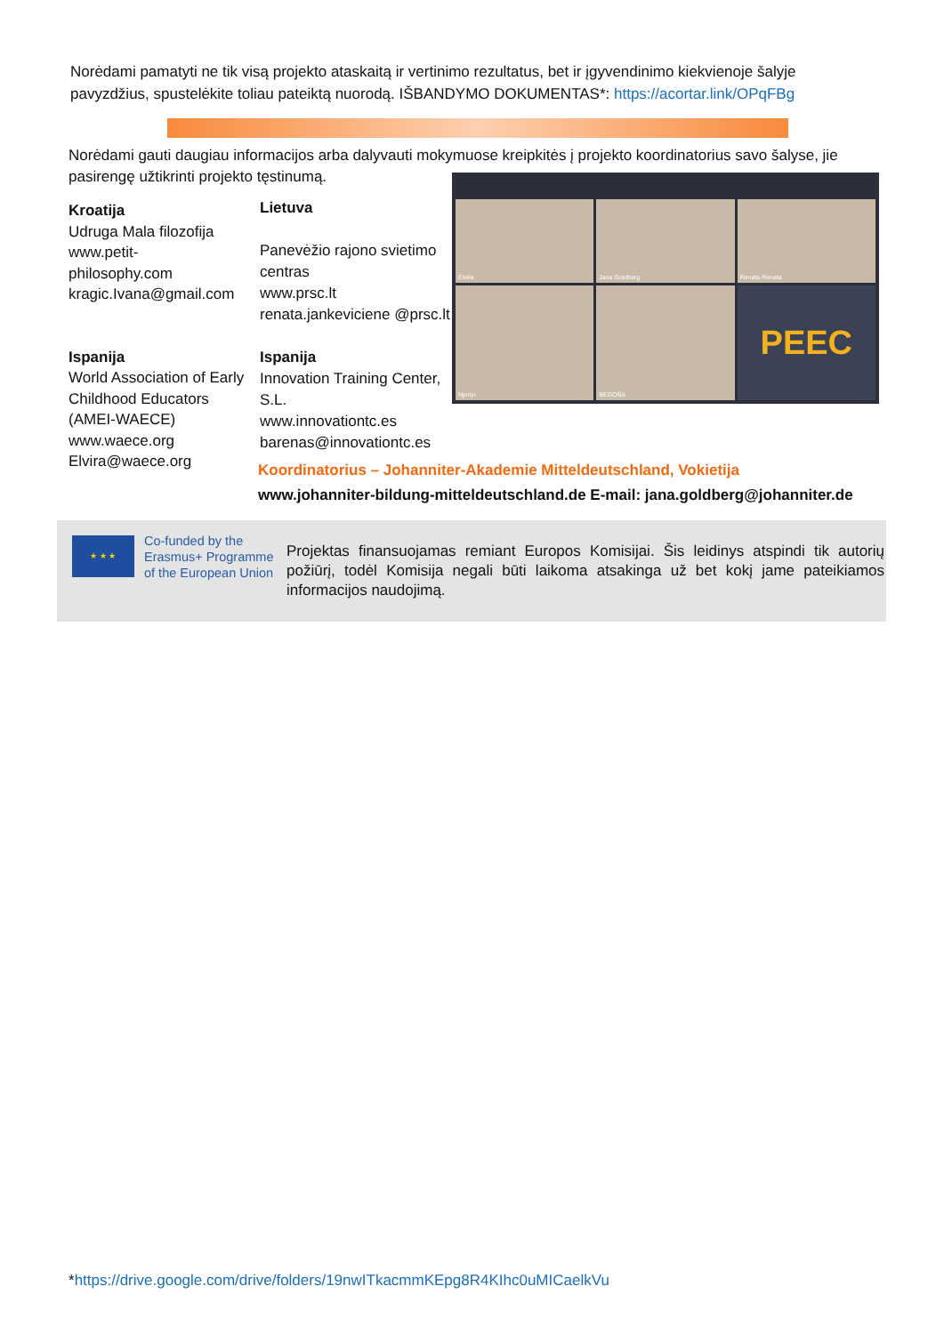Norėdami pamatyti ne tik visą projekto ataskaitą ir vertinimo rezultatus, bet ir įgyvendinimo kiekvienoje šalyje pavyzdžius, spustelėkite toliau pateiktą nuorodą. IŠBANDYMO DOKUMENTAS*: https://acortar.link/OPqFBg
Norėdami gauti daugiau informacijos arba dalyvauti mokymuose kreipkitės į projekto koordinatorius savo šalyse, jie pasirengę užtikrinti projekto tęstinumą.
Kroatija
Udruga Mala filozofija
www.petit-
philosophy.com
kragic.Ivana@gmail.com
Ispanija
World Association of Early Childhood Educators (AMEI-WAECE)
www.waece.org
Elvira@waece.org
Lietuva
Panevėžio rajono svietimo centras
www.prsc.lt
renata.jankeviciene @prsc.lt
Ispanija
Innovation Training Center, S.L.
www.innovationtc.es
barenas@innovationtc.es
Elvira
Jana Goldberg
Renata Renata
Njonjo
BEGOÑA
PEEC
Koordinatorius – Johanniter-Akademie Mitteldeutschland, Vokietija
www.johanniter-bildung-mitteldeutschland.de E-mail: jana.goldberg@johanniter.de
★ ★ ★
Co-funded by the
Erasmus+ Programme
of the European Union
Projektas finansuojamas remiant Europos Komisijai. Šis leidinys atspindi tik autorių požiūrį, todėl Komisija negali būti laikoma atsakinga už bet kokį jame pateikiamos informacijos naudojimą.
*https://drive.google.com/drive/folders/19nwITkacmmKEpg8R4KIhc0uMICaelkVu